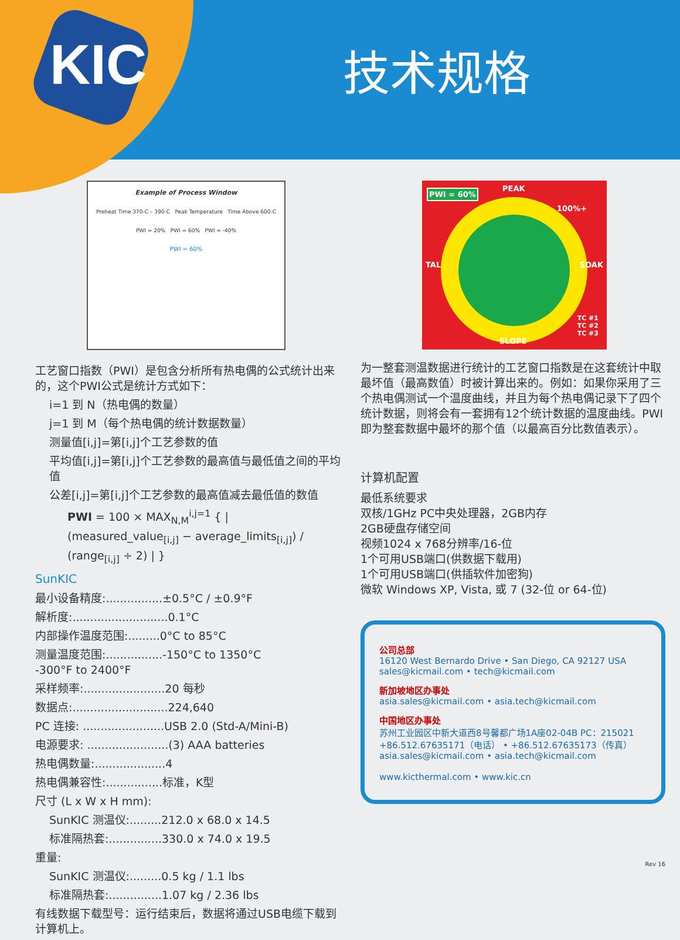KIC 技术规格
Example of Process Window
Preheat Time 370-C – 390-C Peak Temperature Time Above 600-C
PWI = 20% PWI = 60% PWI = -40%
PWI = 60%
工艺窗口指数（PWI）是包含分析所有热电偶的公式统计出来的，这个PWI公式是统计方式如下：
i=1 到 N（热电偶的数量）
j=1 到 M（每个热电偶的统计数据数量）
测量值[i,j]=第[i,j]个工艺参数的值
平均值[i,j]=第[i,j]个工艺参数的最高值与最低值之间的平均值
公差[i,j]=第[i,j]个工艺参数的最高值减去最低值的数值
PWI = 100 × MAX<sub>N,M</sub><sup>i,j=1</sup> { | (measured_value<sub>[i,j]</sub> − average_limits<sub>[i,j]</sub>) / (range<sub>[i,j]</sub> ÷ 2) | }
SunKIC
最小设备精度:................±0.5°C / ±0.9°F
解析度:...........................0.1°C
内部操作温度范围:.........0°C to 85°C
测量温度范围:................-150°C to 1350°C
-300°F to 2400°F
采样频率:.......................20 每秒
数据点:...........................224,640
PC 连接: .......................USB 2.0 (Std-A/Mini-B)
电源要求: .......................(3) AAA batteries
热电偶数量:....................4
热电偶兼容性:................标准，K型
尺寸 (L x W x H mm):
SunKIC 测温仪:.........212.0 x 68.0 x 14.5
标准隔热套:...............330.0 x 74.0 x 19.5
重量:
SunKIC 测温仪:.........0.5 kg / 1.1 lbs
标准隔热套:...............1.07 kg / 2.36 lbs
有线数据下载型号：运行结束后，数据将通过USB电缆下载到计算机上。
PWI = 60% PEAK
100%+
TAL SOAK
SLOPE
TC #1
TC #2
TC #3
为一整套测温数据进行统计的工艺窗口指数是在这套统计中取最坏值（最高数值）时被计算出来的。例如：如果你采用了三个热电偶测试一个温度曲线，并且为每个热电偶记录下了四个统计数据，则将会有一套拥有12个统计数据的温度曲线。PWI即为整套数据中最坏的那个值（以最高百分比数值表示）。
计算机配置
最低系统要求
双核/1GHz PC中央处理器，2GB内存
2GB硬盘存储空间
视频1024 x 768分辨率/16-位
1个可用USB端口(供数据下载用)
1个可用USB端口(供插软件加密狗)
微软 Windows XP, Vista, 或 7 (32-位 or 64-位)
公司总部
16120 West Bernardo Drive • San Diego, CA 92127 USA
sales@kicmail.com • tech@kicmail.com
新加坡地区办事处
asia.sales@kicmail.com • asia.tech@kicmail.com
中国地区办事处
苏州工业园区中新大道西8号馨都广场1A座02-04B PC：215021
+86.512.67635171（电话） • +86.512.67635173（传真）
asia.sales@kicmail.com • asia.tech@kicmail.com
www.kicthermal.com • www.kic.cn
Rev 16